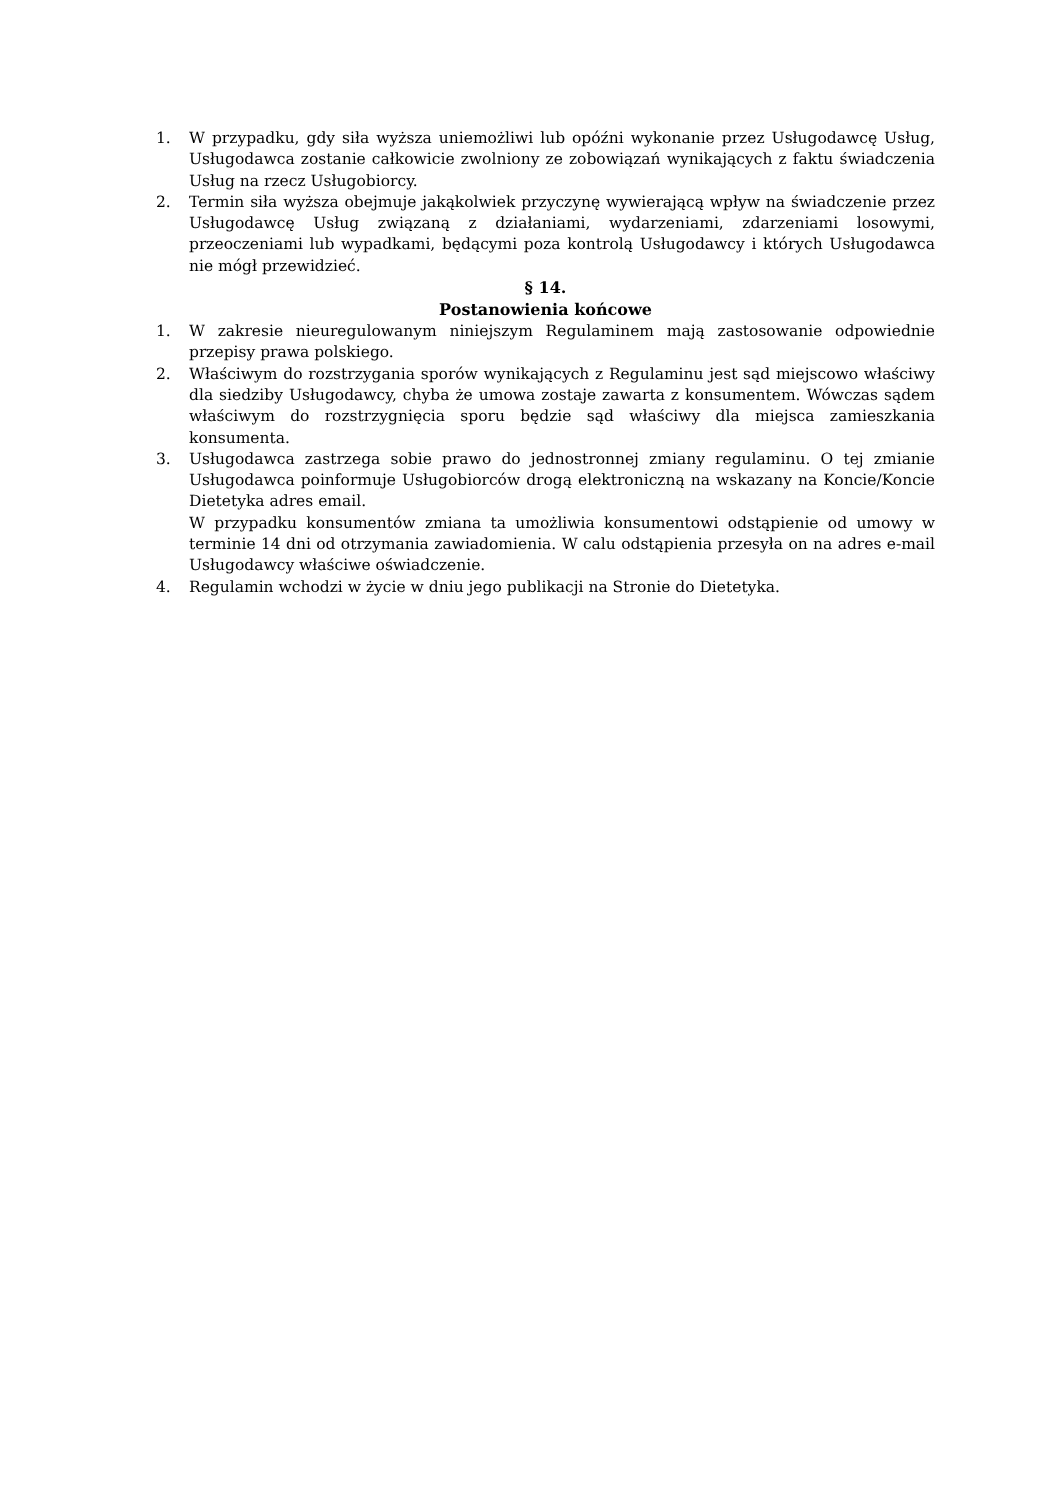1. W przypadku, gdy siła wyższa uniemożliwi lub opóźni wykonanie przez Usługodawcę Usług, Usługodawca zostanie całkowicie zwolniony ze zobowiązań wynikających z faktu świadczenia Usług na rzecz Usługobiorcy.
2. Termin siła wyższa obejmuje jakąkolwiek przyczynę wywierającą wpływ na świadczenie przez Usługodawcę Usług związaną z działaniami, wydarzeniami, zdarzeniami losowymi, przeoczeniami lub wypadkami, będącymi poza kontrolą Usługodawcy i których Usługodawca nie mógł przewidzieć.
§ 14.
Postanowienia końcowe
1. W zakresie nieuregulowanym niniejszym Regulaminem mają zastosowanie odpowiednie przepisy prawa polskiego.
2. Właściwym do rozstrzygania sporów wynikających z Regulaminu jest sąd miejscowo właściwy dla siedziby Usługodawcy, chyba że umowa zostaje zawarta z konsumentem. Wówczas sądem właściwym do rozstrzygnięcia sporu będzie sąd właściwy dla miejsca zamieszkania konsumenta.
3. Usługodawca zastrzega sobie prawo do jednostronnej zmiany regulaminu. O tej zmianie Usługodawca poinformuje Usługobiorców drogą elektroniczną na wskazany na Koncie/Koncie Dietetyka adres email.
W przypadku konsumentów zmiana ta umożliwia konsumentowi odstąpienie od umowy w terminie 14 dni od otrzymania zawiadomienia. W calu odstąpienia przesyła on na adres e-mail Usługodawcy właściwe oświadczenie.
4. Regulamin wchodzi w życie w dniu jego publikacji na Stronie do Dietetyka.